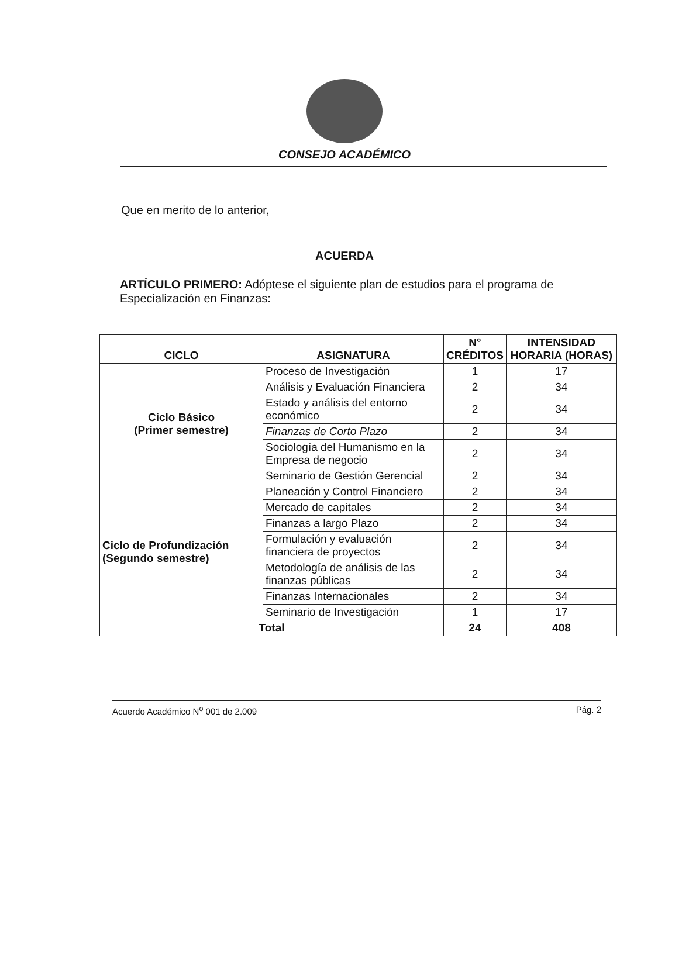CONSEJO ACADÉMICO
Que en merito de lo anterior,
ACUERDA
ARTÍCULO PRIMERO: Adóptese el siguiente plan de estudios para el programa de Especialización en Finanzas:
| CICLO | ASIGNATURA | N° CRÉDITOS | INTENSIDAD HORARIA (HORAS) |
| --- | --- | --- | --- |
| Ciclo Básico (Primer semestre) | Proceso de Investigación | 1 | 17 |
| | Análisis y Evaluación Financiera | 2 | 34 |
| | Estado y análisis del entorno económico | 2 | 34 |
| | Finanzas de Corto Plazo | 2 | 34 |
| | Sociología del Humanismo en la Empresa de negocio | 2 | 34 |
| | Seminario de Gestión Gerencial | 2 | 34 |
| Ciclo de Profundización (Segundo semestre) | Planeación y Control Financiero | 2 | 34 |
| | Mercado de capitales | 2 | 34 |
| | Finanzas a largo Plazo | 2 | 34 |
| | Formulación y evaluación financiera de proyectos | 2 | 34 |
| | Metodología de análisis de las finanzas públicas | 2 | 34 |
| | Finanzas Internacionales | 2 | 34 |
| | Seminario de Investigación | 1 | 17 |
| Total | | 24 | 408 |
Acuerdo Académico N<sup>o</sup> 001 de 2.009 Pág. 2